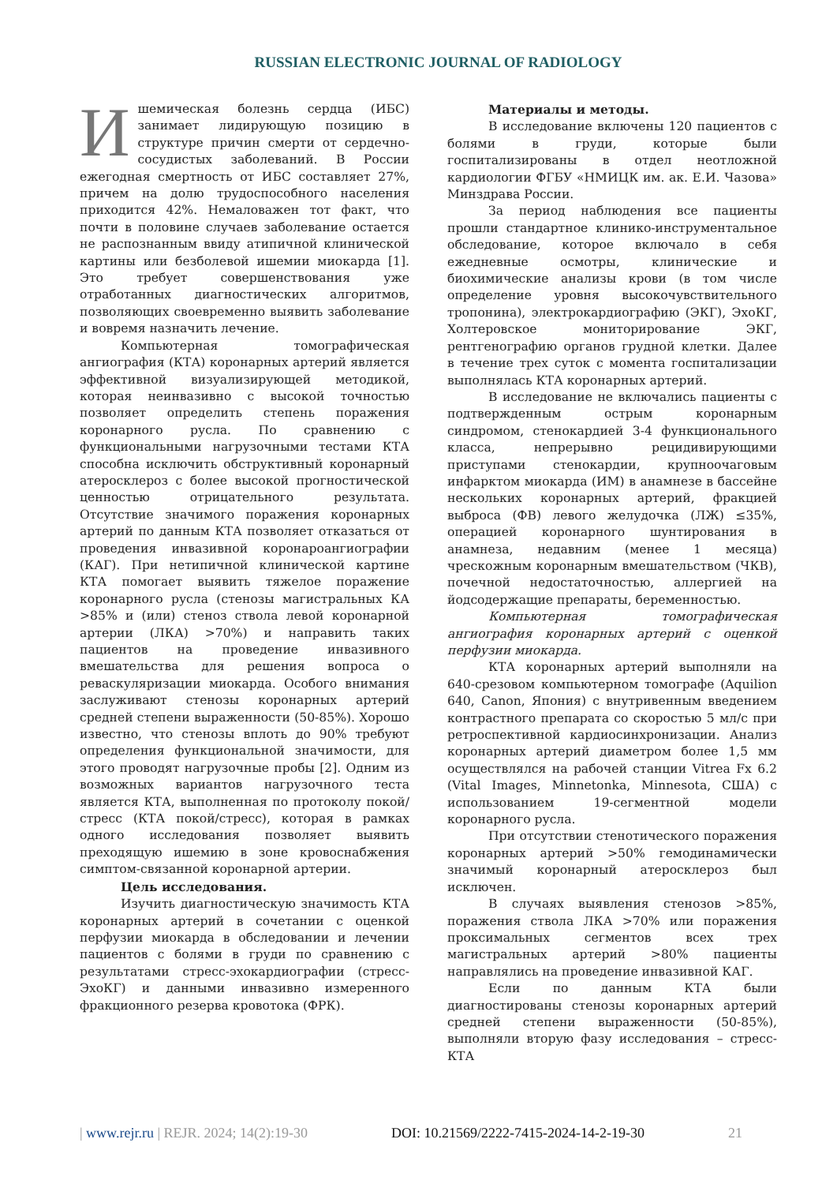RUSSIAN ELECTRONIC JOURNAL OF RADIOLOGY
Ишемическая болезнь сердца (ИБС) занимает лидирующую позицию в структуре причин смерти от сердечно-сосудистых заболеваний. В России ежегодная смертность от ИБС составляет 27%, причем на долю трудоспособного населения приходится 42%. Немаловажен тот факт, что почти в половине случаев заболевание остается не распознанным ввиду атипичной клинической картины или безболевой ишемии миокарда [1]. Это требует совершенствования уже отработанных диагностических алгоритмов, позволяющих своевременно выявить заболевание и вовремя назначить лечение.
Компьютерная томографическая ангиография (КТА) коронарных артерий является эффективной визуализирующей методикой, которая неинвазивно с высокой точностью позволяет определить степень поражения коронарного русла. По сравнению с функциональными нагрузочными тестами КТА способна исключить обструктивный коронарный атеросклероз с более высокой прогностической ценностью отрицательного результата. Отсутствие значимого поражения коронарных артерий по данным КТА позволяет отказаться от проведения инвазивной коронароангиографии (КАГ). При нетипичной клинической картине КТА помогает выявить тяжелое поражение коронарного русла (стенозы магистральных КА >85% и (или) стеноз ствола левой коронарной артерии (ЛКА) >70%) и направить таких пациентов на проведение инвазивного вмешательства для решения вопроса о реваскуляризации миокарда. Особого внимания заслуживают стенозы коронарных артерий средней степени выраженности (50-85%). Хорошо известно, что стенозы вплоть до 90% требуют определения функциональной значимости, для этого проводят нагрузочные пробы [2]. Одним из возможных вариантов нагрузочного теста является КТА, выполненная по протоколу покой/стресс (КТА покой/стресс), которая в рамках одного исследования позволяет выявить преходящую ишемию в зоне кровоснабжения симптом-связанной коронарной артерии.
Цель исследования.
Изучить диагностическую значимость КТА коронарных артерий в сочетании с оценкой перфузии миокарда в обследовании и лечении пациентов с болями в груди по сравнению с результатами стресс-эхокардиографии (стресс-ЭхоКГ) и данными инвазивно измеренного фракционного резерва кровотока (ФРК).
Материалы и методы.
В исследование включены 120 пациентов с болями в груди, которые были госпитализированы в отдел неотложной кардиологии ФГБУ «НМИЦК им. ак. Е.И. Чазова» Минздрава России.
За период наблюдения все пациенты прошли стандартное клинико-инструментальное обследование, которое включало в себя ежедневные осмотры, клинические и биохимические анализы крови (в том числе определение уровня высокочувствительного тропонина), электрокардиографию (ЭКГ), ЭхоКГ, Холтеровское мониторирование ЭКГ, рентгенографию органов грудной клетки. Далее в течение трех суток с момента госпитализации выполнялась КТА коронарных артерий.
В исследование не включались пациенты с подтвержденным острым коронарным синдромом, стенокардией 3-4 функционального класса, непрерывно рецидивирующими приступами стенокардии, крупноочаговым инфарктом миокарда (ИМ) в анамнезе в бассейне нескольких коронарных артерий, фракцией выброса (ФВ) левого желудочка (ЛЖ) ≤35%, операцией коронарного шунтирования в анамнеза, недавним (менее 1 месяца) чрескожным коронарным вмешательством (ЧКВ), почечной недостаточностью, аллергией на йодсодержащие препараты, беременностью.
Компьютерная томографическая ангиография коронарных артерий с оценкой перфузии миокарда.
КТА коронарных артерий выполняли на 640-срезовом компьютерном томографе (Aquilion 640, Canon, Япония) с внутривенным введением контрастного препарата со скоростью 5 мл/с при ретроспективной кардиосинхронизации. Анализ коронарных артерий диаметром более 1,5 мм осуществлялся на рабочей станции Vitrea Fx 6.2 (Vital Images, Minnetonka, Minnesota, США) с использованием 19-сегментной модели коронарного русла.
При отсутствии стенотического поражения коронарных артерий >50% гемодинамически значимый коронарный атеросклероз был исключен.
В случаях выявления стенозов >85%, поражения ствола ЛКА >70% или поражения проксимальных сегментов всех трех магистральных артерий >80% пациенты направлялись на проведение инвазивной КАГ.
Если по данным КТА были диагностированы стенозы коронарных артерий средней степени выраженности (50-85%), выполняли вторую фазу исследования – стресс-КТА
| www.rejr.ru | REJR. 2024; 14(2):19-30 DOI: 10.21569/2222-7415-2024-14-2-19-30 21